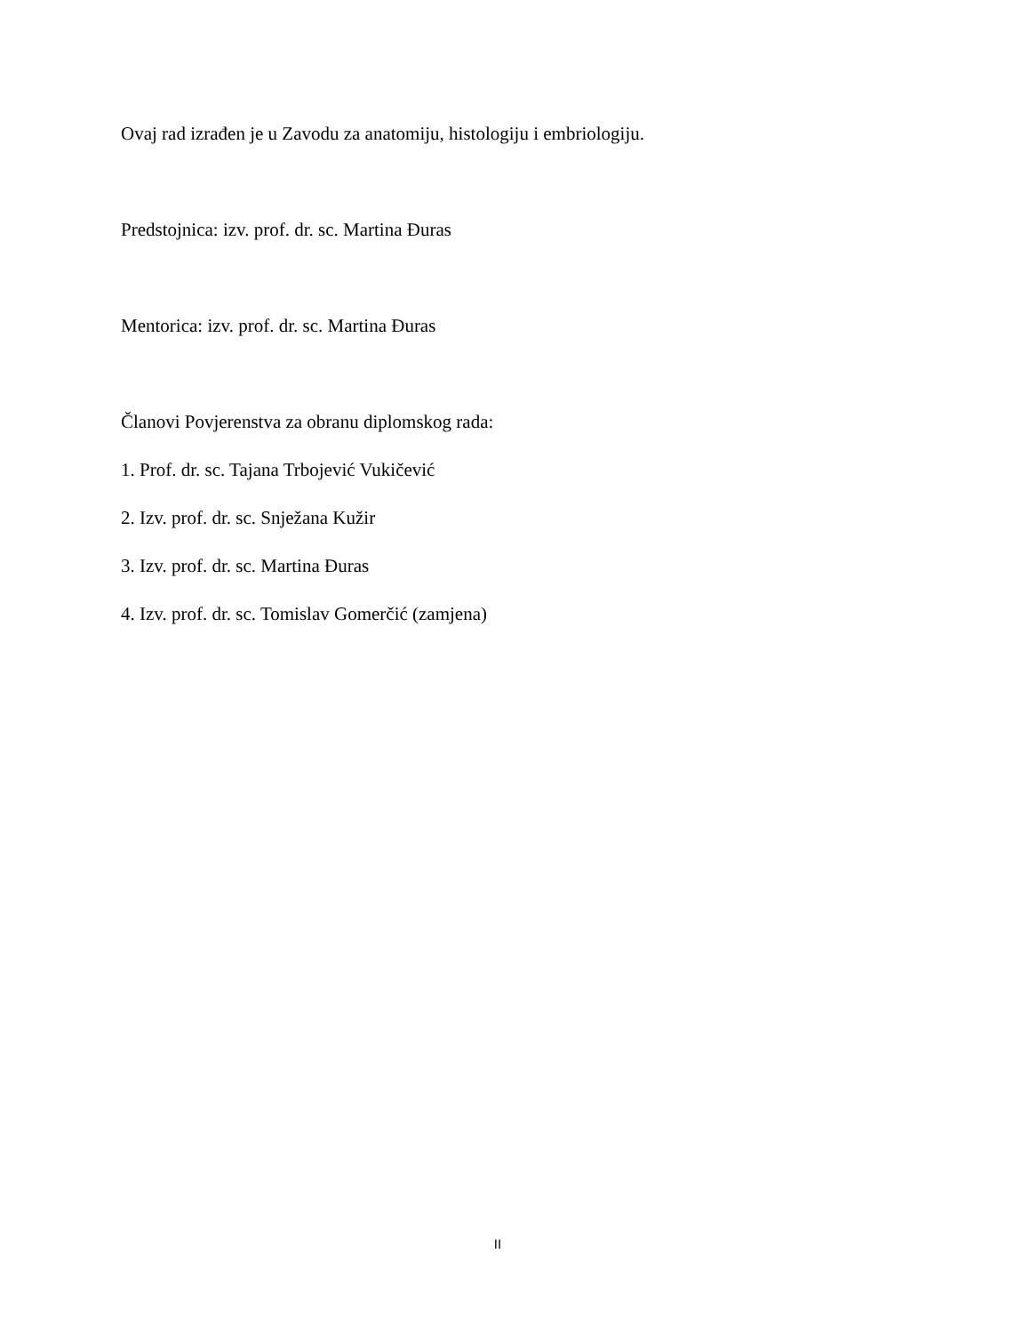Ovaj rad izrađen je u Zavodu za anatomiju, histologiju i embriologiju.
Predstojnica: izv. prof. dr. sc. Martina Đuras
Mentorica: izv. prof. dr. sc. Martina Đuras
Članovi Povjerenstva za obranu diplomskog rada:
1. Prof. dr. sc. Tajana Trbojević Vukičević
2. Izv. prof. dr. sc. Snježana Kužir
3. Izv. prof. dr. sc. Martina Đuras
4. Izv. prof. dr. sc. Tomislav Gomerčić (zamjena)
II